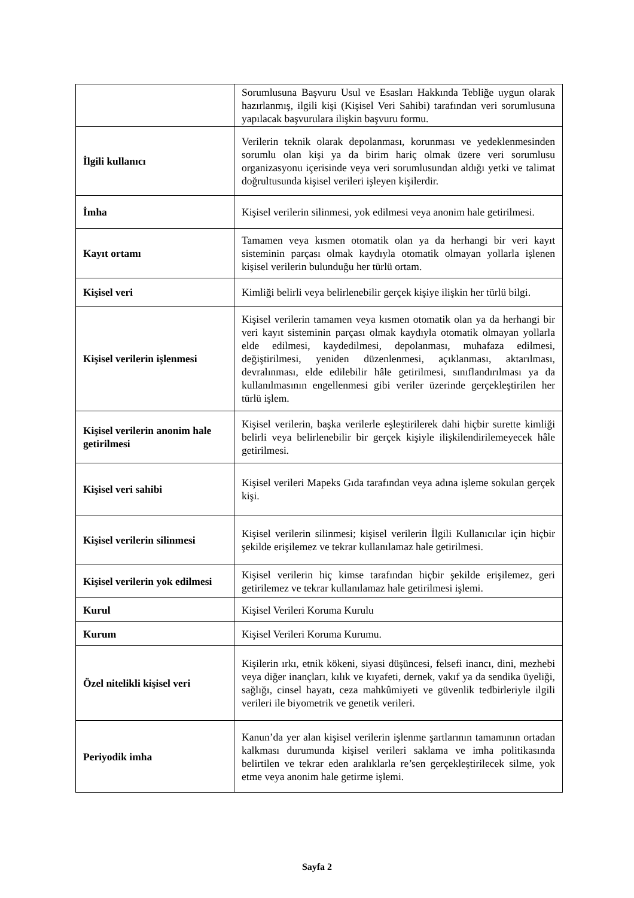| | Sorumlusuna Başvuru Usul ve Esasları Hakkında Tebliğe uygun olarak hazırlanmış, ilgili kişi (Kişisel Veri Sahibi) tarafından veri sorumlusuna yapılacak başvurulara ilişkin başvuru formu. |
| İlgili kullanıcı | Verilerin teknik olarak depolanması, korunması ve yedeklenmesinden sorumlu olan kişi ya da birim hariç olmak üzere veri sorumlusu organizasyonu içerisinde veya veri sorumlusundan aldığı yetki ve talimat doğrultusunda kişisel verileri işleyen kişilerdir. |
| İmha | Kişisel verilerin silinmesi, yok edilmesi veya anonim hale getirilmesi. |
| Kayıt ortamı | Tamamen veya kısmen otomatik olan ya da herhangi bir veri kayıt sisteminin parçası olmak kaydıyla otomatik olmayan yollarla işlenen kişisel verilerin bulunduğu her türlü ortam. |
| Kişisel veri | Kimliği belirli veya belirlenebilir gerçek kişiye ilişkin her türlü bilgi. |
| Kişisel verilerin işlenmesi | Kişisel verilerin tamamen veya kısmen otomatik olan ya da herhangi bir veri kayıt sisteminin parçası olmak kaydıyla otomatik olmayan yollarla elde edilmesi, kaydedilmesi, depolanması, muhafaza edilmesi, değiştirilmesi, yeniden düzenlenmesi, açıklanması, aktarılması, devralınması, elde edilebilir hâle getirilmesi, sınıflandırılması ya da kullanılmasının engellenmesi gibi veriler üzerinde gerçekleştirilen her türlü işlem. |
| Kişisel verilerin anonim hale getirilmesi | Kişisel verilerin, başka verilerle eşleştirilerek dahi hiçbir surette kimliği belirli veya belirlenebilir bir gerçek kişiyle ilişkilendirilemeyecek hâle getirilmesi. |
| Kişisel veri sahibi | Kişisel verileri Mapeks Gıda tarafından veya adına işleme sokulan gerçek kişi. |
| Kişisel verilerin silinmesi | Kişisel verilerin silinmesi; kişisel verilerin İlgili Kullanıcılar için hiçbir şekilde erişilemez ve tekrar kullanılamaz hale getirilmesi. |
| Kişisel verilerin yok edilmesi | Kişisel verilerin hiç kimse tarafından hiçbir şekilde erişilemez, geri getirilemez ve tekrar kullanılamaz hale getirilmesi işlemi. |
| Kurul | Kişisel Verileri Koruma Kurulu |
| Kurum | Kişisel Verileri Koruma Kurumu. |
| Özel nitelikli kişisel veri | Kişilerin ırkı, etnik kökeni, siyasi düşüncesi, felsefi inancı, dini, mezhebi veya diğer inançları, kılık ve kıyafeti, dernek, vakıf ya da sendika üyeliği, sağlığı, cinsel hayatı, ceza mahkûmiyeti ve güvenlik tedbirleriyle ilgili verileri ile biyometrik ve genetik verileri. |
| Periyodik imha | Kanun’da yer alan kişisel verilerin işlenme şartlarının tamamının ortadan kalkması durumunda kişisel verileri saklama ve imha politikasında belirtilen ve tekrar eden aralıklarla re’sen gerçekleştirilecek silme, yok etme veya anonim hale getirme işlemi. |
Sayfa 2